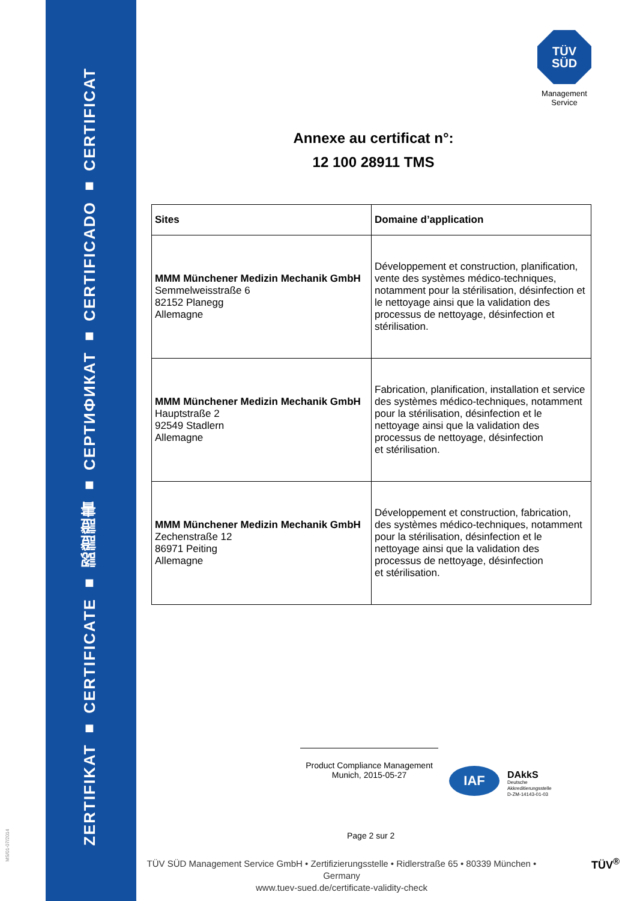ZERTIFIKAT ■ CERTIFICATE ■ 認證證書 ■ СЕРТИФИКАТ ■ CERTIFICADO ■ CERTIFICAT
MS/01-07/2014
TÜV
SÜD
Management Service
Annexe au certificat n°:
12 100 28911 TMS
| Sites | Domaine d’application |
| --- | --- |
| MMM Münchener Medizin Mechanik GmbH Semmelweisstraße 6 82152 Planegg Allemagne | Développement et construction, planification, vente des systèmes médico-techniques, notamment pour la stérilisation, désinfection et le nettoyage ainsi que la validation des processus de nettoyage, désinfection et stérilisation. |
| MMM Münchener Medizin Mechanik GmbH Hauptstraße 2 92549 Stadlern Allemagne | Fabrication, planification, installation et service des systèmes médico-techniques, notamment pour la stérilisation, désinfection et le nettoyage ainsi que la validation des processus de nettoyage, désinfection et stérilisation. |
| MMM Münchener Medizin Mechanik GmbH Zechenstraße 12 86971 Peiting Allemagne | Développement et construction, fabrication, des systèmes médico-techniques, notamment pour la stérilisation, désinfection et le nettoyage ainsi que la validation des processus de nettoyage, désinfection et stérilisation. |
Product Compliance Management
Munich, 2015-05-27
IAF
DAkkS
Deutsche
Akkreditierungsstelle
D-ZM-14143-01-03
Page 2 sur 2
TÜV SÜD Management Service GmbH • Zertifizierungsstelle • Ridlerstraße 65 • 80339 München • Germany
www.tuev-sued.de/certificate-validity-check
TÜV<sup>®</sup>